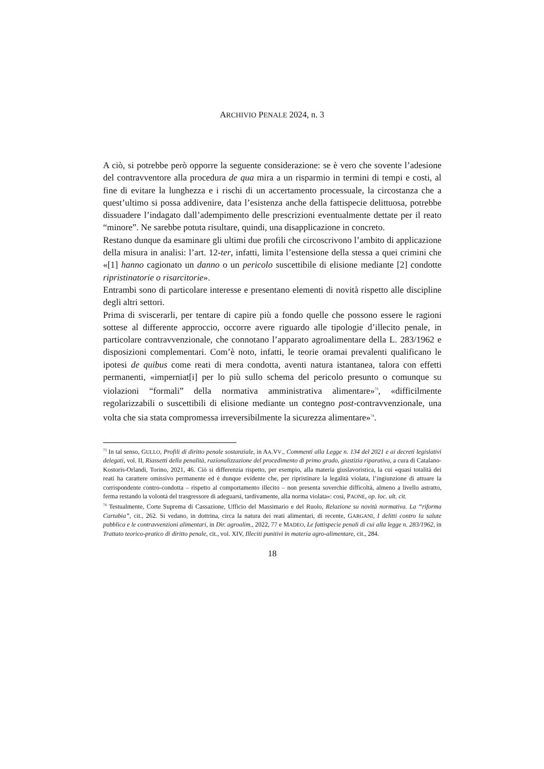ARCHIVIO PENALE 2024, n. 3
A ciò, si potrebbe però opporre la seguente considerazione: se è vero che sovente l’adesione del contravventore alla procedura de qua mira a un risparmio in termini di tempi e costi, al fine di evitare la lunghezza e i rischi di un accertamento processuale, la circostanza che a quest’ultimo si possa addivenire, data l’esistenza anche della fattispecie delittuosa, potrebbe dissuadere l’indagato dall’adempimento delle prescrizioni eventualmente dettate per il reato “minore”. Ne sarebbe potuta risultare, quindi, una disapplicazione in concreto.
Restano dunque da esaminare gli ultimi due profili che circoscrivono l’ambito di applicazione della misura in analisi: l’art. 12-ter, infatti, limita l’estensione della stessa a quei crimini che «[1] hanno cagionato un danno o un pericolo suscettibile di elisione mediante [2] condotte ripristinatorie o risarcitorie».
Entrambi sono di particolare interesse e presentano elementi di novità rispetto alle discipline degli altri settori.
Prima di sviscerarli, per tentare di capire più a fondo quelle che possono essere le ragioni sottese al differente approccio, occorre avere riguardo alle tipologie d’illecito penale, in particolare contravvenzionale, che connotano l’apparato agroalimentare della L. 283/1962 e disposizioni complementari. Com’è noto, infatti, le teorie oramai prevalenti qualificano le ipotesi de quibus come reati di mera condotta, aventi natura istantanea, talora con effetti permanenti, «imperniat[i] per lo più sullo schema del pericolo presunto o comunque su violazioni “formali” della normativa amministrativa alimentare»<sup>73</sup>, «difficilmente regolarizzabili o suscettibili di elisione mediante un contegno post-contravvenzionale, una volta che sia stata compromessa irreversibilmente la sicurezza alimentare»<sup>74</sup>.
<sup>73</sup> In tal senso, GULLO, Profili di diritto penale sostanziale, in AA.VV., Commenti alla Legge n. 134 del 2021 e ai decreti legislativi delegati, vol. II, Riassetti della penalità, razionalizzazione del procedimento di primo grado, giustizia riparativa, a cura di Catalano-Kostoris-Orlandi, Torino, 2021, 46. Ciò si differenzia rispetto, per esempio, alla materia giuslavoristica, la cui «quasi totalità dei reati ha carattere omissivo permanente ed è dunque evidente che, per ripristinare la legalità violata, l’ingiunzione di attuare la corrispondente contro-condotta – rispetto al comportamento illecito – non presenta soverchie difficoltà, almeno a livello astratto, ferma restando la volontà del trasgressore di adeguarsi, tardivamente, alla norma violata»: così, PAONE, op. loc. ult. cit.
<sup>74</sup> Testualmente, Corte Suprema di Cassazione, Ufficio del Massimario e del Ruolo, Relazione su novità normativa. La “riforma Cartabia”, cit., 262. Si vedano, in dottrina, circa la natura dei reati alimentari, di recente, GARGANI, I delitti contro la salute pubblica e le contravvenzioni alimentari, in Dir. agroalim., 2022, 77 e MADEO, Le fattispecie penali di cui alla legge n. 283/1962, in Trattato teorico-pratico di diritto penale, cit., vol. XIV, Illeciti punitivi in materia agro-alimentare, cit., 284.
18